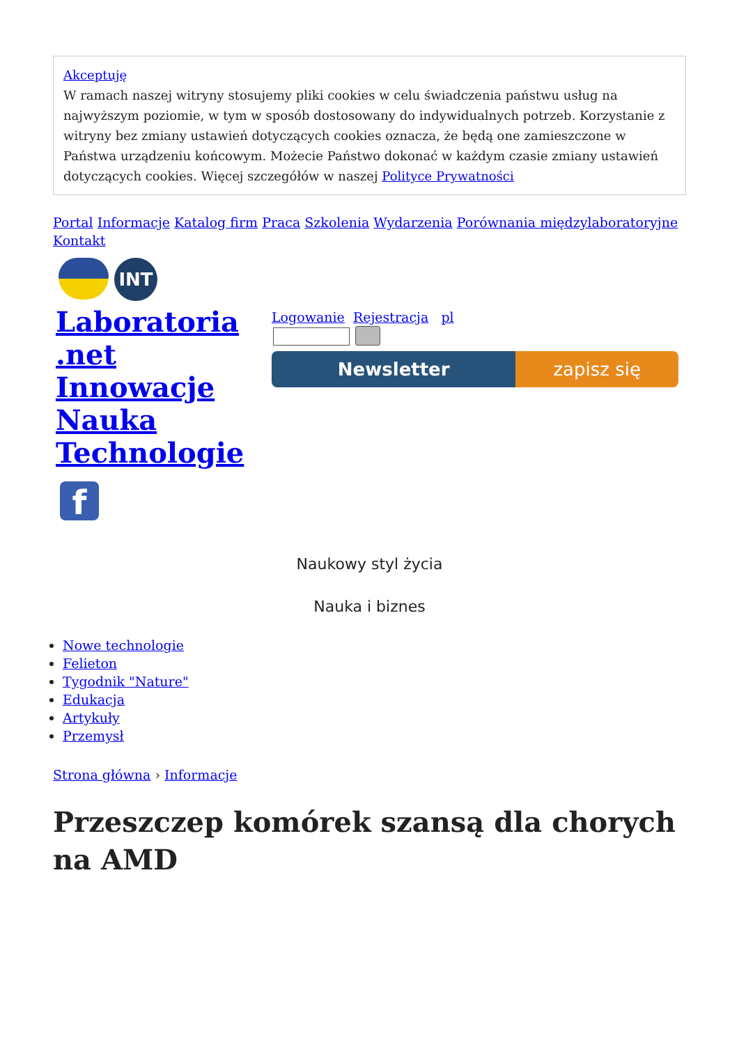Akceptuję
W ramach naszej witryny stosujemy pliki cookies w celu świadczenia państwu usług na najwyższym poziomie, w tym w sposób dostosowany do indywidualnych potrzeb. Korzystanie z witryny bez zmiany ustawień dotyczących cookies oznacza, że będą one zamieszczone w Państwa urządzeniu końcowym. Możecie Państwo dokonać w każdym czasie zmiany ustawień dotyczących cookies. Więcej szczegółów w naszej Polityce Prywatności
Portal Informacje Katalog firm Praca Szkolenia Wydarzenia Porównania międzylaboratoryjne Kontakt
INT
Laboratoria .net Innowacje Nauka Technologie
f
Logowanie Rejestracja pl
Newsletter zapisz się
Naukowy styl życia
Nauka i biznes
Nowe technologie
Felieton
Tygodnik "Nature"
Edukacja
Artykuły
Przemysł
Strona główna › Informacje
Przeszczep komórek szansą dla chorych na AMD